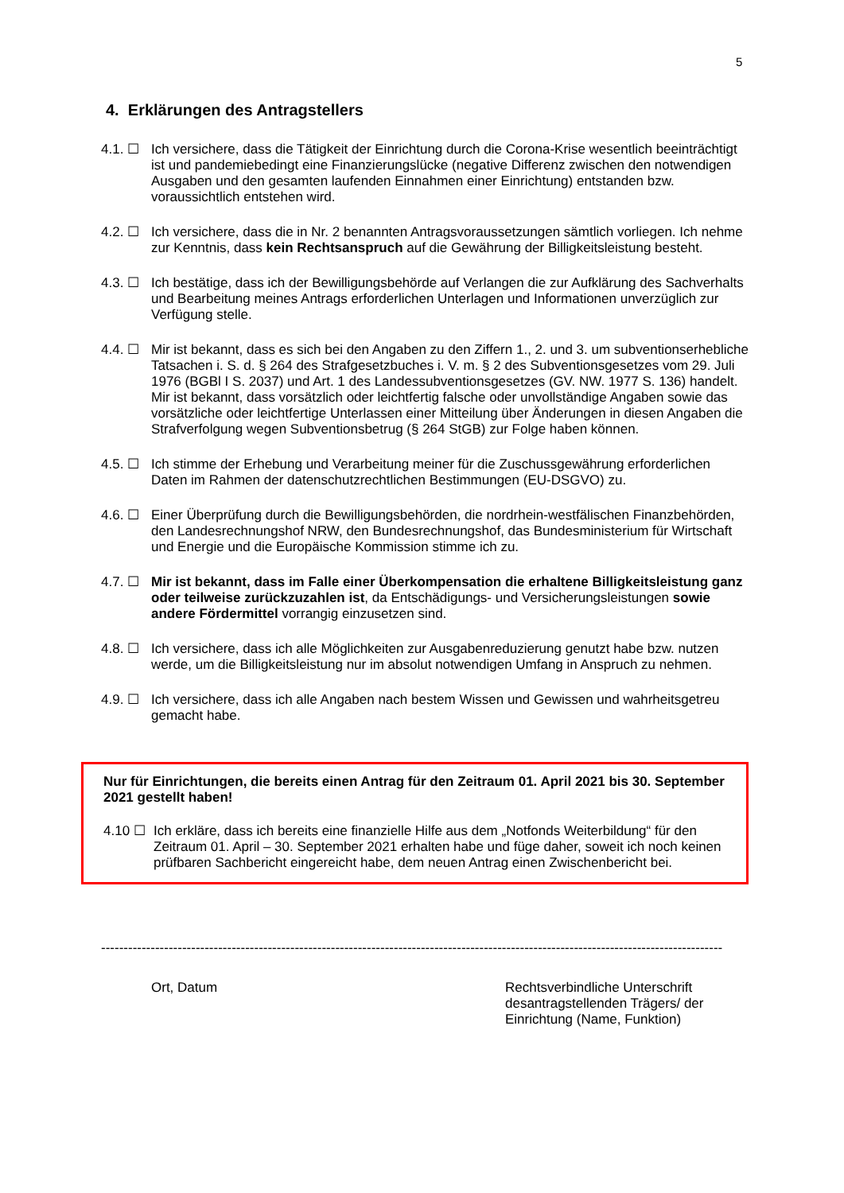5
4. Erklärungen des Antragstellers
4.1. ☐ Ich versichere, dass die Tätigkeit der Einrichtung durch die Corona-Krise wesentlich beeinträchtigt ist und pandemiebedingt eine Finanzierungslücke (negative Differenz zwischen den notwendigen Ausgaben und den gesamten laufenden Einnahmen einer Einrichtung) entstanden bzw. voraussichtlich entstehen wird.
4.2. ☐ Ich versichere, dass die in Nr. 2 benannten Antragsvoraussetzungen sämtlich vorliegen. Ich nehme zur Kenntnis, dass kein Rechtsanspruch auf die Gewährung der Billigkeitsleistung besteht.
4.3. ☐ Ich bestätige, dass ich der Bewilligungsbehörde auf Verlangen die zur Aufklärung des Sachverhalts und Bearbeitung meines Antrags erforderlichen Unterlagen und Informationen unverzüglich zur Verfügung stelle.
4.4. ☐ Mir ist bekannt, dass es sich bei den Angaben zu den Ziffern 1., 2. und 3. um subventionserhebliche Tatsachen i. S. d. § 264 des Strafgesetzbuches i. V. m. § 2 des Subventionsgesetzes vom 29. Juli 1976 (BGBl I S. 2037) und Art. 1 des Landessubventionsgesetzes (GV. NW. 1977 S. 136) handelt. Mir ist bekannt, dass vorsätzlich oder leichtfertig falsche oder unvollständige Angaben sowie das vorsätzliche oder leichtfertige Unterlassen einer Mitteilung über Änderungen in diesen Angaben die Strafverfolgung wegen Subventionsbetrug (§ 264 StGB) zur Folge haben können.
4.5. ☐ Ich stimme der Erhebung und Verarbeitung meiner für die Zuschussgewährung erforderlichen Daten im Rahmen der datenschutzrechtlichen Bestimmungen (EU-DSGVO) zu.
4.6. ☐ Einer Überprüfung durch die Bewilligungsbehörden, die nordrhein-westfälischen Finanzbehörden, den Landesrechnungshof NRW, den Bundesrechnungshof, das Bundesministerium für Wirtschaft und Energie und die Europäische Kommission stimme ich zu.
4.7. ☐ Mir ist bekannt, dass im Falle einer Überkompensation die erhaltene Billigkeitsleistung ganz oder teilweise zurückzuzahlen ist, da Entschädigungs- und Versicherungsleistungen sowie andere Fördermittel vorrangig einzusetzen sind.
4.8. ☐ Ich versichere, dass ich alle Möglichkeiten zur Ausgabenreduzierung genutzt habe bzw. nutzen werde, um die Billigkeitsleistung nur im absolut notwendigen Umfang in Anspruch zu nehmen.
4.9. ☐ Ich versichere, dass ich alle Angaben nach bestem Wissen und Gewissen und wahrheitsgetreu gemacht habe.
Nur für Einrichtungen, die bereits einen Antrag für den Zeitraum 01. April 2021 bis 30. September 2021 gestellt haben!
4.10 ☐ Ich erkläre, dass ich bereits eine finanzielle Hilfe aus dem „Notfonds Weiterbildung“ für den Zeitraum 01. April – 30. September 2021 erhalten habe und füge daher, soweit ich noch keinen prüfbaren Sachbericht eingereicht habe, dem neuen Antrag einen Zwischenbericht bei.
------------------------------------------------------------------------------------------------------------------------------------------
Ort, Datum Rechtsverbindliche Unterschrift
desantragstellenden Trägers/ der
Einrichtung (Name, Funktion)